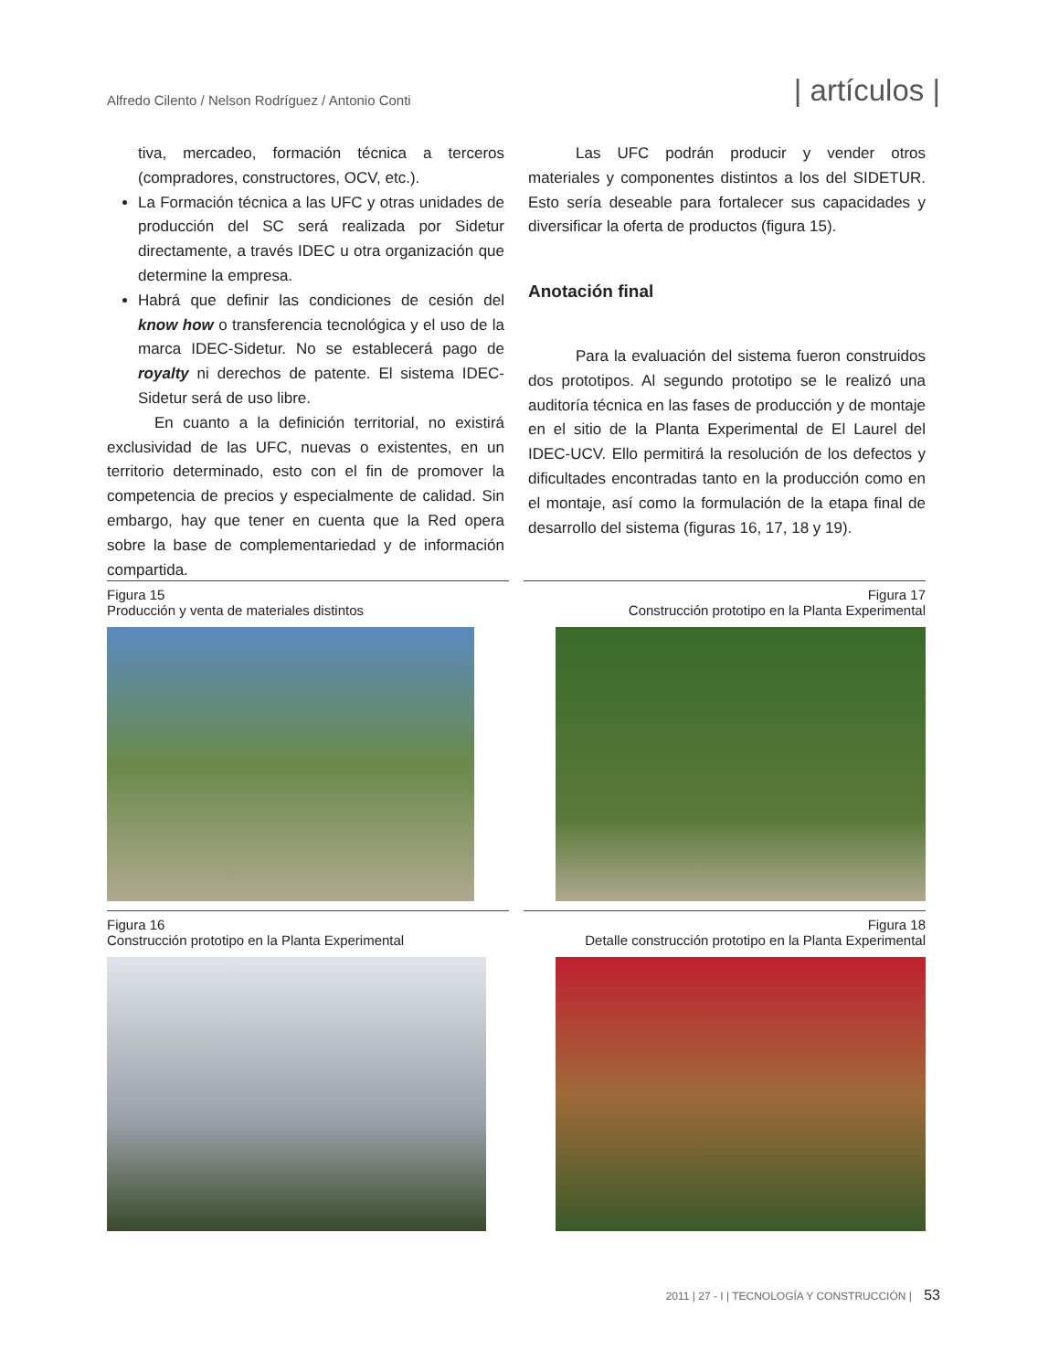Alfredo Cilento / Nelson Rodríguez / Antonio Conti
| artículos |
tiva, mercadeo, formación técnica a terceros (compradores, constructores, OCV, etc.).
La Formación técnica a las UFC y otras unidades de producción del SC será realizada por Sidetur directamente, a través IDEC u otra organización que determine la empresa.
Habrá que definir las condiciones de cesión del know how o transferencia tecnológica y el uso de la marca IDEC-Sidetur. No se establecerá pago de royalty ni derechos de patente. El sistema IDEC-Sidetur será de uso libre.
En cuanto a la definición territorial, no existirá exclusividad de las UFC, nuevas o existentes, en un territorio determinado, esto con el fin de promover la competencia de precios y especialmente de calidad. Sin embargo, hay que tener en cuenta que la Red opera sobre la base de complementariedad y de información compartida.
Las UFC podrán producir y vender otros materiales y componentes distintos a los del SIDETUR. Esto sería deseable para fortalecer sus capacidades y diversificar la oferta de productos (figura 15).
Anotación final
Para la evaluación del sistema fueron construidos dos prototipos. Al segundo prototipo se le realizó una auditoría técnica en las fases de producción y de montaje en el sitio de la Planta Experimental de El Laurel del IDEC-UCV. Ello permitirá la resolución de los defectos y dificultades encontradas tanto en la producción como en el montaje, así como la formulación de la etapa final de desarrollo del sistema (figuras 16, 17, 18 y 19).
Figura 15
Producción y venta de materiales distintos
Figura 17
Construcción prototipo en la Planta Experimental
Figura 16
Construcción prototipo en la Planta Experimental
Figura 18
Detalle construcción prototipo en la Planta Experimental
2011 | 27 - I | TECNOLOGÍA Y CONSTRUCCIÓN | 53